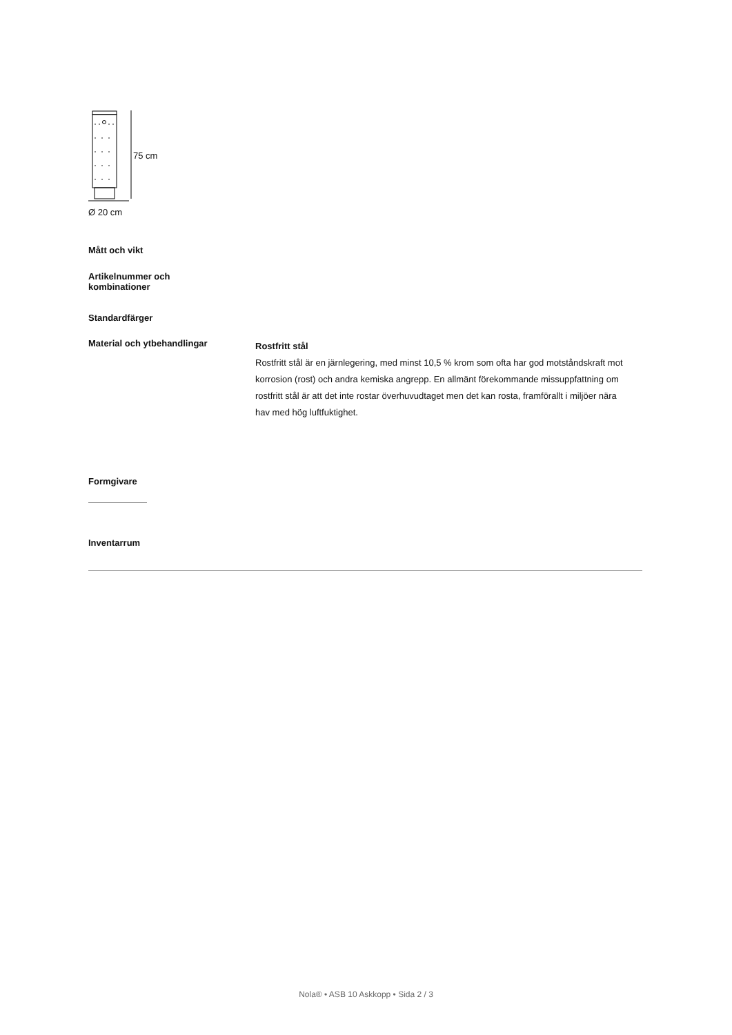75 cm
Ø 20 cm
Mått och vikt
Artikelnummer och
kombinationer
Standardfärger
Material och ytbehandlingar
Rostfritt stål
Rostfritt stål är en järnlegering, med minst 10,5 % krom som ofta har god motståndskraft mot korrosion (rost) och andra kemiska angrepp. En allmänt förekommande missuppfattning om rostfritt stål är att det inte rostar överhuvudtaget men det kan rosta, framförallt i miljöer nära hav med hög luftfuktighet.
Formgivare
Inventarrum
Nola® • ASB 10 Askkopp • Sida 2 / 3